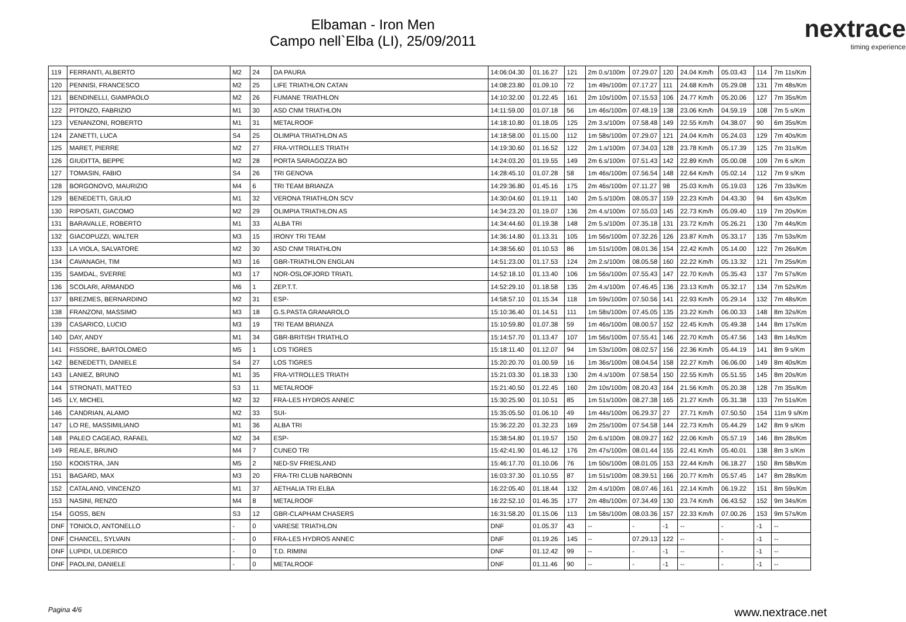Elbaman - Iron Men
Campo nell`Elba (LI), 25/09/2011
nextrace
timing experience
| 119 | FERRANTI, ALBERTO | M2 | 24 | DA PAURA | 14:06:04.30 | 01.16.27 | 121 | 2m 0.s/100m | 07.29.07 | 120 | 24.04 Km/h | 05.03.43 | 114 | 7m 11s/Km |
| 120 | PENNISI, FRANCESCO | M2 | 25 | LIFE TRIATHLON CATAN | 14:08:23.80 | 01.09.10 | 72 | 1m 49s/100m | 07.17.27 | 111 | 24.68 Km/h | 05.29.08 | 131 | 7m 48s/Km |
| 121 | BENDINELLI, GIAMPAOLO | M2 | 26 | FUMANE TRIATHLON | 14:10:32.00 | 01.22.45 | 161 | 2m 10s/100m | 07.15.53 | 106 | 24.77 Km/h | 05.20.06 | 127 | 7m 35s/Km |
| 122 | PITONZO, FABRIZIO | M1 | 30 | ASD CNM TRIATHLON | 14:11:59.00 | 01.07.18 | 56 | 1m 46s/100m | 07.48.19 | 138 | 23.06 Km/h | 04.59.19 | 108 | 7m 5 s/Km |
| 123 | VENANZONI, ROBERTO | M1 | 31 | METALROOF | 14:18:10.80 | 01.18.05 | 125 | 2m 3.s/100m | 07.58.48 | 149 | 22.55 Km/h | 04.38.07 | 90 | 6m 35s/Km |
| 124 | ZANETTI, LUCA | S4 | 25 | OLIMPIA TRIATHLON AS | 14:18:58.00 | 01.15.00 | 112 | 1m 58s/100m | 07.29.07 | 121 | 24.04 Km/h | 05.24.03 | 129 | 7m 40s/Km |
| 125 | MARET, PIERRE | M2 | 27 | FRA-VITROLLES TRIATH | 14:19:30.60 | 01.16.52 | 122 | 2m 1.s/100m | 07.34.03 | 128 | 23.78 Km/h | 05.17.39 | 125 | 7m 31s/Km |
| 126 | GIUDITTA, BEPPE | M2 | 28 | PORTA SARAGOZZA BO | 14:24:03.20 | 01.19.55 | 149 | 2m 6.s/100m | 07.51.43 | 142 | 22.89 Km/h | 05.00.08 | 109 | 7m 6 s/Km |
| 127 | TOMASIN, FABIO | S4 | 26 | TRI GENOVA | 14:28:45.10 | 01.07.28 | 58 | 1m 46s/100m | 07.56.54 | 148 | 22.64 Km/h | 05.02.14 | 112 | 7m 9 s/Km |
| 128 | BORGONOVO, MAURIZIO | M4 | 6 | TRI TEAM BRIANZA | 14:29:36.80 | 01.45.16 | 175 | 2m 46s/100m | 07.11.27 | 98 | 25.03 Km/h | 05.19.03 | 126 | 7m 33s/Km |
| 129 | BENEDETTI, GIULIO | M1 | 32 | VERONA TRIATHLON SCV | 14:30:04.60 | 01.19.11 | 140 | 2m 5.s/100m | 08.05.37 | 159 | 22.23 Km/h | 04.43.30 | 94 | 6m 43s/Km |
| 130 | RIPOSATI, GIACOMO | M2 | 29 | OLIMPIA TRIATHLON AS | 14:34:23.20 | 01.19.07 | 136 | 2m 4.s/100m | 07.55.03 | 145 | 22.73 Km/h | 05.09.40 | 119 | 7m 20s/Km |
| 131 | BARAVALLE, ROBERTO | M1 | 33 | ALBA TRI | 14:34:44.60 | 01.19.38 | 148 | 2m 5.s/100m | 07.35.18 | 131 | 23.72 Km/h | 05.26.21 | 130 | 7m 44s/Km |
| 132 | GIACOPUZZI, WALTER | M3 | 15 | IRONY TRI TEAM | 14:36:14.80 | 01.13.31 | 105 | 1m 56s/100m | 07.32.26 | 126 | 23.87 Km/h | 05.33.17 | 135 | 7m 53s/Km |
| 133 | LA VIOLA, SALVATORE | M2 | 30 | ASD CNM TRIATHLON | 14:38:56.60 | 01.10.53 | 86 | 1m 51s/100m | 08.01.36 | 154 | 22.42 Km/h | 05.14.00 | 122 | 7m 26s/Km |
| 134 | CAVANAGH, TIM | M3 | 16 | GBR-TRIATHLON ENGLAN | 14:51:23.00 | 01.17.53 | 124 | 2m 2.s/100m | 08.05.58 | 160 | 22.22 Km/h | 05.13.32 | 121 | 7m 25s/Km |
| 135 | SAMDAL, SVERRE | M3 | 17 | NOR-OSLOFJORD TRIATL | 14:52:18.10 | 01.13.40 | 106 | 1m 56s/100m | 07.55.43 | 147 | 22.70 Km/h | 05.35.43 | 137 | 7m 57s/Km |
| 136 | SCOLARI, ARMANDO | M6 | 1 | ZEP.T.T. | 14:52:29.10 | 01.18.58 | 135 | 2m 4.s/100m | 07.46.45 | 136 | 23.13 Km/h | 05.32.17 | 134 | 7m 52s/Km |
| 137 | BREZMES, BERNARDINO | M2 | 31 | ESP- | 14:58:57.10 | 01.15.34 | 118 | 1m 59s/100m | 07.50.56 | 141 | 22.93 Km/h | 05.29.14 | 132 | 7m 48s/Km |
| 138 | FRANZONI, MASSIMO | M3 | 18 | G.S.PASTA GRANAROLO | 15:10:36.40 | 01.14.51 | 111 | 1m 58s/100m | 07.45.05 | 135 | 23.22 Km/h | 06.00.33 | 148 | 8m 32s/Km |
| 139 | CASARICO, LUCIO | M3 | 19 | TRI TEAM BRIANZA | 15:10:59.80 | 01.07.38 | 59 | 1m 46s/100m | 08.00.57 | 152 | 22.45 Km/h | 05.49.38 | 144 | 8m 17s/Km |
| 140 | DAY, ANDY | M1 | 34 | GBR-BRITISH TRIATHLO | 15:14:57.70 | 01.13.47 | 107 | 1m 56s/100m | 07.55.41 | 146 | 22.70 Km/h | 05.47.56 | 143 | 8m 14s/Km |
| 141 | FISSORE, BARTOLOMEO | M5 | 1 | LOS TIGRES | 15:18:11.40 | 01.12.07 | 94 | 1m 53s/100m | 08.02.57 | 156 | 22.36 Km/h | 05.44.19 | 141 | 8m 9 s/Km |
| 142 | BENEDETTI, DANIELE | S4 | 27 | LOS TIGRES | 15:20:20.70 | 01.00.59 | 16 | 1m 36s/100m | 08.04.54 | 158 | 22.27 Km/h | 06.06.00 | 149 | 8m 40s/Km |
| 143 | LANIEZ, BRUNO | M1 | 35 | FRA-VITROLLES TRIATH | 15:21:03.30 | 01.18.33 | 130 | 2m 4.s/100m | 07.58.54 | 150 | 22.55 Km/h | 05.51.55 | 145 | 8m 20s/Km |
| 144 | STRONATI, MATTEO | S3 | 11 | METALROOF | 15:21:40.50 | 01.22.45 | 160 | 2m 10s/100m | 08.20.43 | 164 | 21.56 Km/h | 05.20.38 | 128 | 7m 35s/Km |
| 145 | LY, MICHEL | M2 | 32 | FRA-LES HYDROS ANNEC | 15:30:25.90 | 01.10.51 | 85 | 1m 51s/100m | 08.27.38 | 165 | 21.27 Km/h | 05.31.38 | 133 | 7m 51s/Km |
| 146 | CANDRIAN, ALAMO | M2 | 33 | SUI- | 15:35:05.50 | 01.06.10 | 49 | 1m 44s/100m | 06.29.37 | 27 | 27.71 Km/h | 07.50.50 | 154 | 11m 9 s/Km |
| 147 | LO RE, MASSIMILIANO | M1 | 36 | ALBA TRI | 15:36:22.20 | 01.32.23 | 169 | 2m 25s/100m | 07.54.58 | 144 | 22.73 Km/h | 05.44.29 | 142 | 8m 9 s/Km |
| 148 | PALEO CAGEAO, RAFAEL | M2 | 34 | ESP- | 15:38:54.80 | 01.19.57 | 150 | 2m 6.s/100m | 08.09.27 | 162 | 22.06 Km/h | 05.57.19 | 146 | 8m 28s/Km |
| 149 | REALE, BRUNO | M4 | 7 | CUNEO TRI | 15:42:41.90 | 01.46.12 | 176 | 2m 47s/100m | 08.01.44 | 155 | 22.41 Km/h | 05.40.01 | 138 | 8m 3 s/Km |
| 150 | KOOISTRA, JAN | M5 | 2 | NED-SV FRIESLAND | 15:46:17.70 | 01.10.06 | 76 | 1m 50s/100m | 08.01.05 | 153 | 22.44 Km/h | 06.18.27 | 150 | 8m 58s/Km |
| 151 | BAGARD, MAX | M3 | 20 | FRA-TRI CLUB NARBONN | 16:03:37.30 | 01.10.55 | 87 | 1m 51s/100m | 08.39.51 | 166 | 20.77 Km/h | 05.57.45 | 147 | 8m 28s/Km |
| 152 | CATALANO, VINCENZO | M1 | 37 | AETHALIA TRI ELBA | 16:22:05.40 | 01.18.44 | 132 | 2m 4.s/100m | 08.07.46 | 161 | 22.14 Km/h | 06.19.22 | 151 | 8m 59s/Km |
| 153 | NASINI, RENZO | M4 | 8 | METALROOF | 16:22:52.10 | 01.46.35 | 177 | 2m 48s/100m | 07.34.49 | 130 | 23.74 Km/h | 06.43.52 | 152 | 9m 34s/Km |
| 154 | GOSS, BEN | S3 | 12 | GBR-CLAPHAM CHASERS | 16:31:58.20 | 01.15.06 | 113 | 1m 58s/100m | 08.03.36 | 157 | 22.33 Km/h | 07.00.26 | 153 | 9m 57s/Km |
| DNF | TONIOLO, ANTONELLO | - | 0 | VARESE TRIATHLON | DNF | 01.05.37 | 43 | -- | - | -1 | -- | - | -1 | -- |
| DNF | CHANCEL, SYLVAIN | - | 0 | FRA-LES HYDROS ANNEC | DNF | 01.19.26 | 145 | -- | 07.29.13 | 122 | -- | - | -1 | -- |
| DNF | LUPIDI, ULDERICO | - | 0 | T.D. RIMINI | DNF | 01.12.42 | 99 | -- | - | -1 | -- | - | -1 | -- |
| DNF | PAOLINI, DANIELE | - | 0 | METALROOF | DNF | 01.11.46 | 90 | -- | - | -1 | -- | - | -1 | -- |
Pagina 4/6 www.nextrace.net